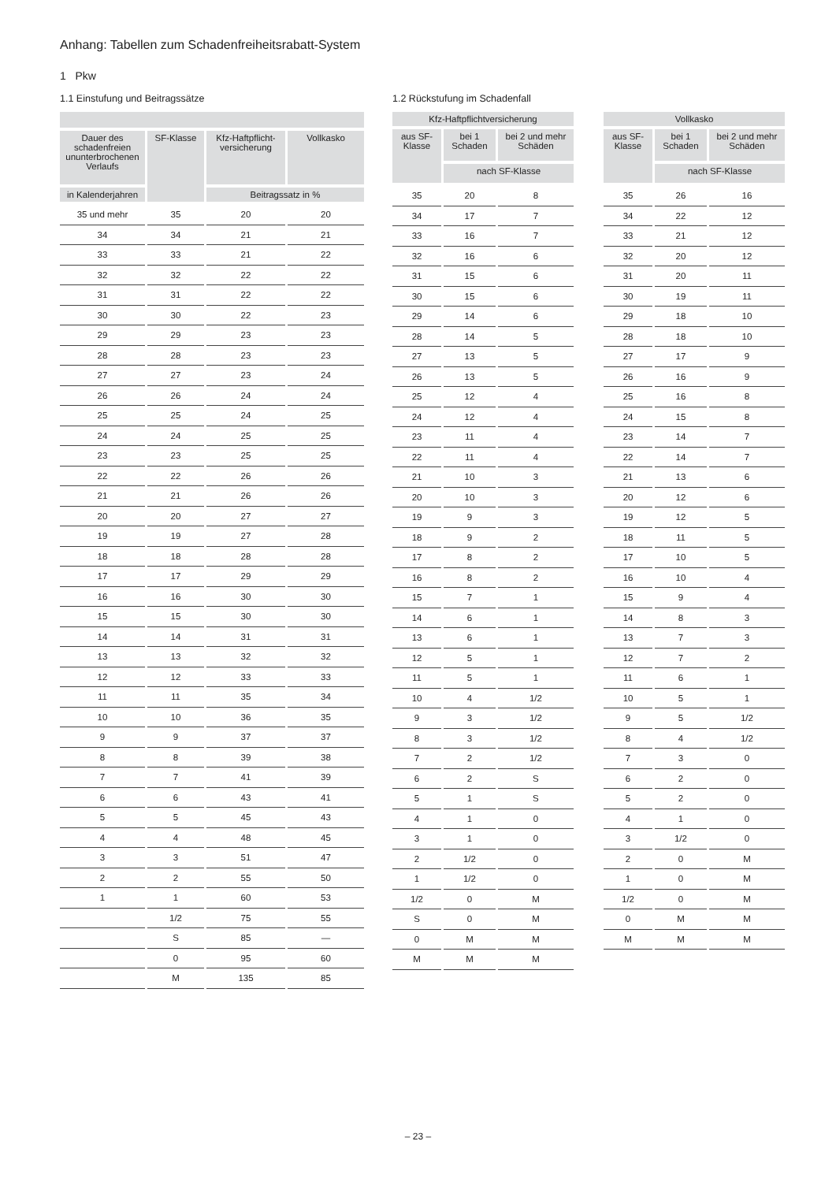Anhang: Tabellen zum Schadenfreiheitsrabatt-System
1 Pkw
1.1 Einstufung und Beitragssätze
| Dauer des schadenfreien ununterbrochenen Verlaufs | SF-Klasse | Kfz-Haftpflicht-versicherung | Vollkasko |
| --- | --- | --- | --- |
| in Kalenderjahren | | Beitragssatz in % | |
| 35 und mehr | 35 | 20 | 20 |
| 34 | 34 | 21 | 21 |
| 33 | 33 | 21 | 22 |
| 32 | 32 | 22 | 22 |
| 31 | 31 | 22 | 22 |
| 30 | 30 | 22 | 23 |
| 29 | 29 | 23 | 23 |
| 28 | 28 | 23 | 23 |
| 27 | 27 | 23 | 24 |
| 26 | 26 | 24 | 24 |
| 25 | 25 | 24 | 25 |
| 24 | 24 | 25 | 25 |
| 23 | 23 | 25 | 25 |
| 22 | 22 | 26 | 26 |
| 21 | 21 | 26 | 26 |
| 20 | 20 | 27 | 27 |
| 19 | 19 | 27 | 28 |
| 18 | 18 | 28 | 28 |
| 17 | 17 | 29 | 29 |
| 16 | 16 | 30 | 30 |
| 15 | 15 | 30 | 30 |
| 14 | 14 | 31 | 31 |
| 13 | 13 | 32 | 32 |
| 12 | 12 | 33 | 33 |
| 11 | 11 | 35 | 34 |
| 10 | 10 | 36 | 35 |
| 9 | 9 | 37 | 37 |
| 8 | 8 | 39 | 38 |
| 7 | 7 | 41 | 39 |
| 6 | 6 | 43 | 41 |
| 5 | 5 | 45 | 43 |
| 4 | 4 | 48 | 45 |
| 3 | 3 | 51 | 47 |
| 2 | 2 | 55 | 50 |
| 1 | 1 | 60 | 53 |
| | 1/2 | 75 | 55 |
| | S | 85 | — |
| | 0 | 95 | 60 |
| | M | 135 | 85 |
1.2 Rückstufung im Schadenfall
| Kfz-Haftpflichtversicherung | | |
| --- | --- | --- |
| aus SF-Klasse | bei 1 Schaden | bei 2 und mehr Schäden |
| | nach SF-Klasse | |
| 35 | 20 | 8 |
| 34 | 17 | 7 |
| 33 | 16 | 7 |
| 32 | 16 | 6 |
| 31 | 15 | 6 |
| 30 | 15 | 6 |
| 29 | 14 | 6 |
| 28 | 14 | 5 |
| 27 | 13 | 5 |
| 26 | 13 | 5 |
| 25 | 12 | 4 |
| 24 | 12 | 4 |
| 23 | 11 | 4 |
| 22 | 11 | 4 |
| 21 | 10 | 3 |
| 20 | 10 | 3 |
| 19 | 9 | 3 |
| 18 | 9 | 2 |
| 17 | 8 | 2 |
| 16 | 8 | 2 |
| 15 | 7 | 1 |
| 14 | 6 | 1 |
| 13 | 6 | 1 |
| 12 | 5 | 1 |
| 11 | 5 | 1 |
| 10 | 4 | 1/2 |
| 9 | 3 | 1/2 |
| 8 | 3 | 1/2 |
| 7 | 2 | 1/2 |
| 6 | 2 | S |
| 5 | 1 | S |
| 4 | 1 | 0 |
| 3 | 1 | 0 |
| 2 | 1/2 | 0 |
| 1 | 1/2 | 0 |
| 1/2 | 0 | M |
| S | 0 | M |
| 0 | M | M |
| M | M | M |
| Vollkasko | | |
| --- | --- | --- |
| aus SF-Klasse | bei 1 Schaden | bei 2 und mehr Schäden |
| | nach SF-Klasse | |
| 35 | 26 | 16 |
| 34 | 22 | 12 |
| 33 | 21 | 12 |
| 32 | 20 | 12 |
| 31 | 20 | 11 |
| 30 | 19 | 11 |
| 29 | 18 | 10 |
| 28 | 18 | 10 |
| 27 | 17 | 9 |
| 26 | 16 | 9 |
| 25 | 16 | 8 |
| 24 | 15 | 8 |
| 23 | 14 | 7 |
| 22 | 14 | 7 |
| 21 | 13 | 6 |
| 20 | 12 | 6 |
| 19 | 12 | 5 |
| 18 | 11 | 5 |
| 17 | 10 | 5 |
| 16 | 10 | 4 |
| 15 | 9 | 4 |
| 14 | 8 | 3 |
| 13 | 7 | 3 |
| 12 | 7 | 2 |
| 11 | 6 | 1 |
| 10 | 5 | 1 |
| 9 | 5 | 1/2 |
| 8 | 4 | 1/2 |
| 7 | 3 | 0 |
| 6 | 2 | 0 |
| 5 | 2 | 0 |
| 4 | 1 | 0 |
| 3 | 1/2 | 0 |
| 2 | 0 | M |
| 1 | 0 | M |
| 1/2 | 0 | M |
| 0 | M | M |
| M | M | M |
– 23 –